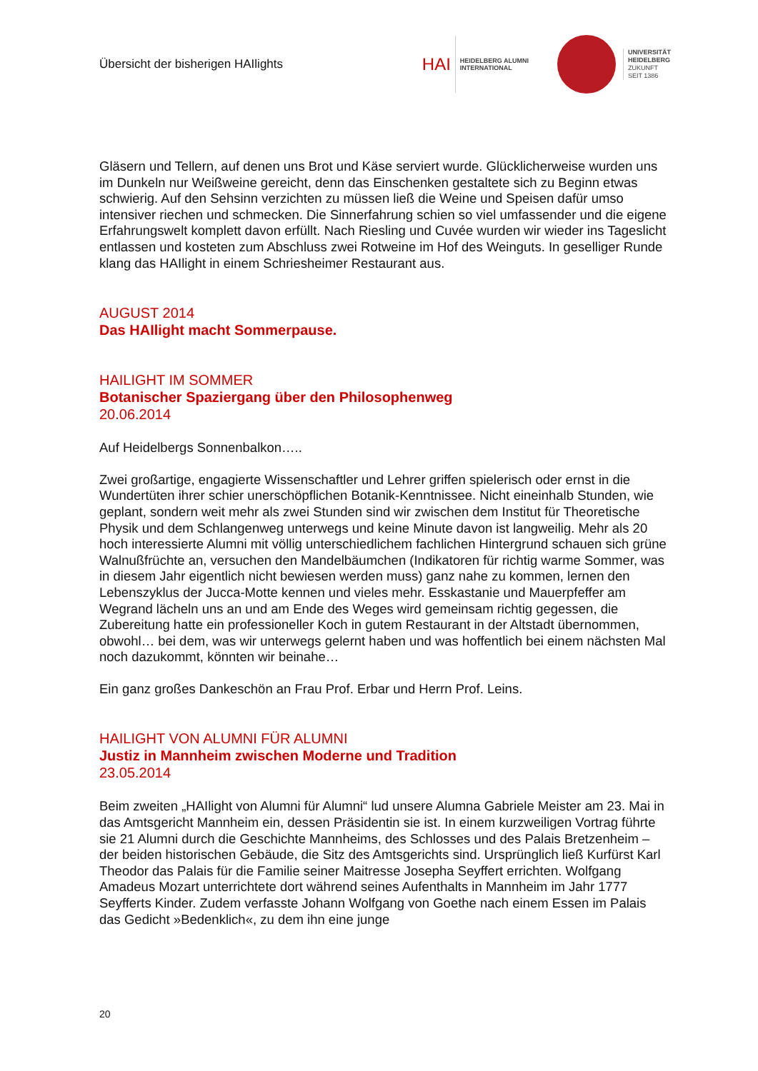Übersicht der bisherigen HAIlights
HAI
HEIDELBERG ALUMNI
INTERNATIONAL
UNIVERSITÄT
HEIDELBERG
ZUKUNFT
SEIT 1386
Gläsern und Tellern, auf denen uns Brot und Käse serviert wurde. Glücklicherweise wurden uns im Dunkeln nur Weißweine gereicht, denn das Einschenken gestaltete sich zu Beginn etwas schwierig. Auf den Sehsinn verzichten zu müssen ließ die Weine und Speisen dafür umso intensiver riechen und schmecken. Die Sinnerfahrung schien so viel umfassender und die eigene Erfahrungswelt komplett davon erfüllt. Nach Riesling und Cuvée wurden wir wieder ins Tageslicht entlassen und kosteten zum Abschluss zwei Rotweine im Hof des Weinguts. In geselliger Runde klang das HAIlight in einem Schriesheimer Restaurant aus.
AUGUST 2014
Das HAIlight macht Sommerpause.
HAILIGHT IM SOMMER
Botanischer Spaziergang über den Philosophenweg
20.06.2014
Auf Heidelbergs Sonnenbalkon…..
Zwei großartige, engagierte Wissenschaftler und Lehrer griffen spielerisch oder ernst in die Wundertüten ihrer schier unerschöpflichen Botanik-Kenntnissee. Nicht eineinhalb Stunden, wie geplant, sondern weit mehr als zwei Stunden sind wir zwischen dem Institut für Theoretische Physik und dem Schlangenweg unterwegs und keine Minute davon ist langweilig. Mehr als 20 hoch interessierte Alumni mit völlig unterschiedlichem fachlichen Hintergrund schauen sich grüne Walnußfrüchte an, versuchen den Mandelbäumchen (Indikatoren für richtig warme Sommer, was in diesem Jahr eigentlich nicht bewiesen werden muss) ganz nahe zu kommen, lernen den Lebenszyklus der Jucca-Motte kennen und vieles mehr. Esskastanie und Mauerpfeffer am Wegrand lächeln uns an und am Ende des Weges wird gemeinsam richtig gegessen, die Zubereitung hatte ein professioneller Koch in gutem Restaurant in der Altstadt übernommen, obwohl… bei dem, was wir unterwegs gelernt haben und was hoffentlich bei einem nächsten Mal noch dazukommt, könnten wir beinahe…
Ein ganz großes Dankeschön an Frau Prof. Erbar und Herrn Prof. Leins.
HAILIGHT VON ALUMNI FÜR ALUMNI
Justiz in Mannheim zwischen Moderne und Tradition
23.05.2014
Beim zweiten „HAIlight von Alumni für Alumni“ lud unsere Alumna Gabriele Meister am 23. Mai in das Amtsgericht Mannheim ein, dessen Präsidentin sie ist. In einem kurzweiligen Vortrag führte sie 21 Alumni durch die Geschichte Mannheims, des Schlosses und des Palais Bretzenheim – der beiden historischen Gebäude, die Sitz des Amtsgerichts sind. Ursprünglich ließ Kurfürst Karl Theodor das Palais für die Familie seiner Maitresse Josepha Seyffert errichten. Wolfgang Amadeus Mozart unterrichtete dort während seines Aufenthalts in Mannheim im Jahr 1777 Seyfferts Kinder. Zudem verfasste Johann Wolfgang von Goethe nach einem Essen im Palais das Gedicht »Bedenklich«, zu dem ihn eine junge
20